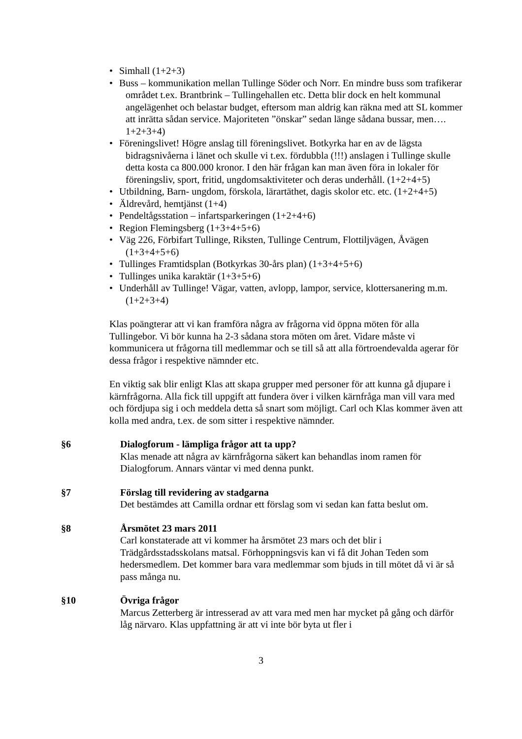Simhall (1+2+3)
Buss – kommunikation mellan Tullinge Söder och Norr. En mindre buss som trafikerar området t.ex. Brantbrink – Tullingehallen etc. Detta blir dock en helt kommunal angelägenhet och belastar budget, eftersom man aldrig kan räkna med att SL kommer att inrätta sådan service. Majoriteten ”önskar” sedan länge sådana bussar, men…. 1+2+3+4)
Föreningslivet! Högre anslag till föreningslivet. Botkyrka har en av de lägsta bidragsnivåerna i länet och skulle vi t.ex. fördubbla (!!!) anslagen i Tullinge skulle detta kosta ca 800.000 kronor. I den här frågan kan man även föra in lokaler för föreningsliv, sport, fritid, ungdomsaktiviteter och deras underhåll. (1+2+4+5)
Utbildning, Barn- ungdom, förskola, lärartäthet, dagis skolor etc. etc. (1+2+4+5)
Äldrevård, hemtjänst (1+4)
Pendeltågsstation – infartsparkeringen (1+2+4+6)
Region Flemingsberg (1+3+4+5+6)
Väg 226, Förbifart Tullinge, Riksten, Tullinge Centrum, Flottiljvägen, Åvägen (1+3+4+5+6)
Tullinges Framtidsplan (Botkyrkas 30-års plan) (1+3+4+5+6)
Tullinges unika karaktär (1+3+5+6)
Underhåll av Tullinge! Vägar, vatten, avlopp, lampor, service, klottersanering m.m. (1+2+3+4)
Klas poängterar att vi kan framföra några av frågorna vid öppna möten för alla Tullingebor. Vi bör kunna ha 2-3 sådana stora möten om året. Vidare måste vi kommunicera ut frågorna till medlemmar och se till så att alla förtroendevalda agerar för dessa frågor i respektive nämnder etc.
En viktig sak blir enligt Klas att skapa grupper med personer för att kunna gå djupare i kärnfrågorna. Alla fick till uppgift att fundera över i vilken kärnfråga man vill vara med och fördjupa sig i och meddela detta så snart som möjligt. Carl och Klas kommer även att kolla med andra, t.ex. de som sitter i respektive nämnder.
§6 Dialogforum - lämpliga frågor att ta upp?
Klas menade att några av kärnfrågorna säkert kan behandlas inom ramen för Dialogforum. Annars väntar vi med denna punkt.
§7 Förslag till revidering av stadgarna
Det bestämdes att Camilla ordnar ett förslag som vi sedan kan fatta beslut om.
§8 Årsmötet 23 mars 2011
Carl konstaterade att vi kommer ha årsmötet 23 mars och det blir i Trädgårdsstadsskolans matsal. Förhoppningsvis kan vi få dit Johan Teden som hedersmedlem. Det kommer bara vara medlemmar som bjuds in till mötet då vi är så pass många nu.
§10 Övriga frågor
Marcus Zetterberg är intresserad av att vara med men har mycket på gång och därför låg närvaro. Klas uppfattning är att vi inte bör byta ut fler i
3